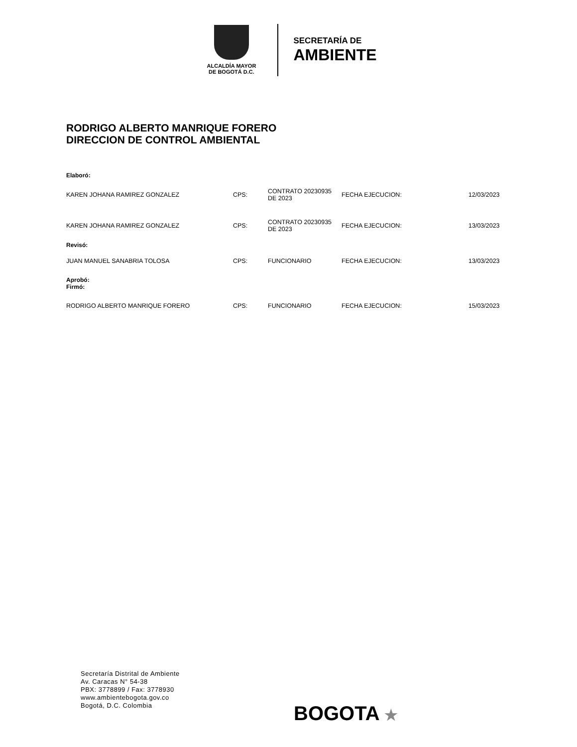ALCALDÍA MAYOR
DE BOGOTÁ D.C.
SECRETARÍA DE
AMBIENTE
RODRIGO ALBERTO MANRIQUE FORERO
DIRECCION DE CONTROL AMBIENTAL
| Elaboró: | | | | |
| KAREN JOHANA RAMIREZ GONZALEZ | CPS: | CONTRATO 20230935 DE 2023 | FECHA EJECUCION: | 12/03/2023 |
| KAREN JOHANA RAMIREZ GONZALEZ | CPS: | CONTRATO 20230935 DE 2023 | FECHA EJECUCION: | 13/03/2023 |
| Revisó: | | | | |
| JUAN MANUEL SANABRIA TOLOSA | CPS: | FUNCIONARIO | FECHA EJECUCION: | 13/03/2023 |
| Aprobó: Firmó: | | | | |
| RODRIGO ALBERTO MANRIQUE FORERO | CPS: | FUNCIONARIO | FECHA EJECUCION: | 15/03/2023 |
Secretaría Distrital de Ambiente
Av. Caracas N° 54-38
PBX: 3778899 / Fax: 3778930
www.ambientebogota.gov.co
Bogotá, D.C. Colombia
BOGOTA ★